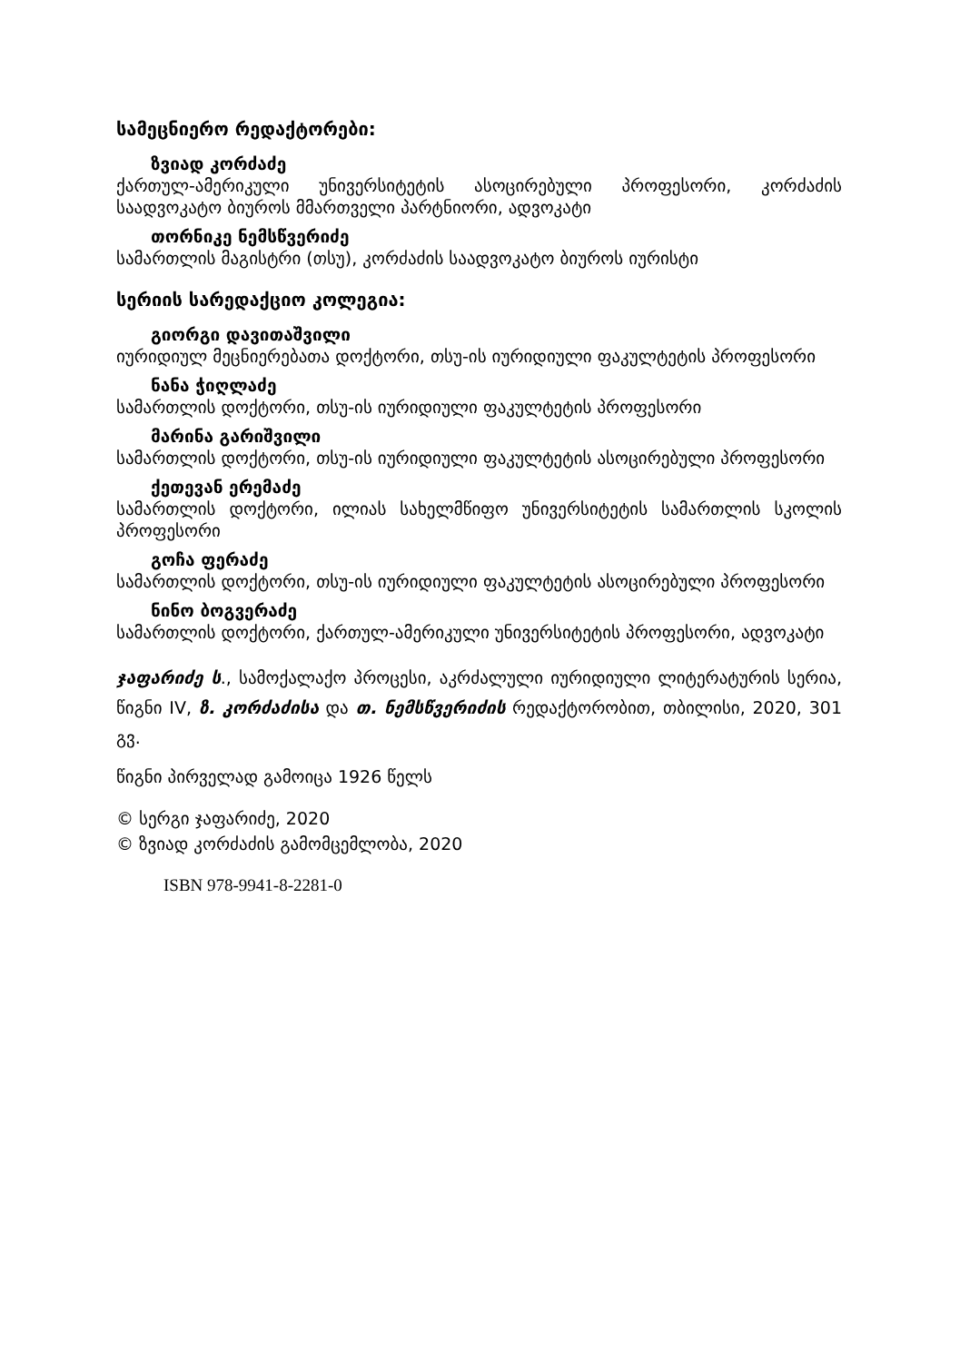სამეცნიერო რედაქტორები:
ზვიად კორძაძე
ქართულ-ამერიკული უნივერსიტეტის ასოცირებული პროფესორი, კორძაძის საადვოკატო ბიუროს მმართველი პარტნიორი, ადვოკატი
თორნიკე ნემსწვერიძე
სამართლის მაგისტრი (თსუ), კორძაძის საადვოკატო ბიუროს იურისტი
სერიის სარედაქციო კოლეგია:
გიორგი დავითაშვილი
იურიდიულ მეცნიერებათა დოქტორი, თსუ-ის იურიდიული ფაკულტეტის პროფესორი
ნანა ჭიღლაძე
სამართლის დოქტორი, თსუ-ის იურიდიული ფაკულტეტის პროფესორი
მარინა გარიშვილი
სამართლის დოქტორი, თსუ-ის იურიდიული ფაკულტეტის ასოცირებული პროფესორი
ქეთევან ერემაძე
სამართლის დოქტორი, ილიას სახელმწიფო უნივერსიტეტის სამართლის სკოლის პროფესორი
გოჩა ფერაძე
სამართლის დოქტორი, თსუ-ის იურიდიული ფაკულტეტის ასოცირებული პროფესორი
ნინო ბოგვერაძე
სამართლის დოქტორი, ქართულ-ამერიკული უნივერსიტეტის პროფესორი, ადვოკატი
ჯაფარიძე ს., სამოქალაქო პროცესი, აკრძალული იურიდიული ლიტერატურის სერია, წიგნი IV, ზ. კორძაძისა და თ. ნემსწვერიძის რედაქტორობით, თბილისი, 2020, 301 გვ.
წიგნი პირველად გამოიცა 1926 წელს
© სერგი ჯაფარიძე, 2020
© ზვიად კორძაძის გამომცემლობა, 2020
ISBN 978-9941-8-2281-0